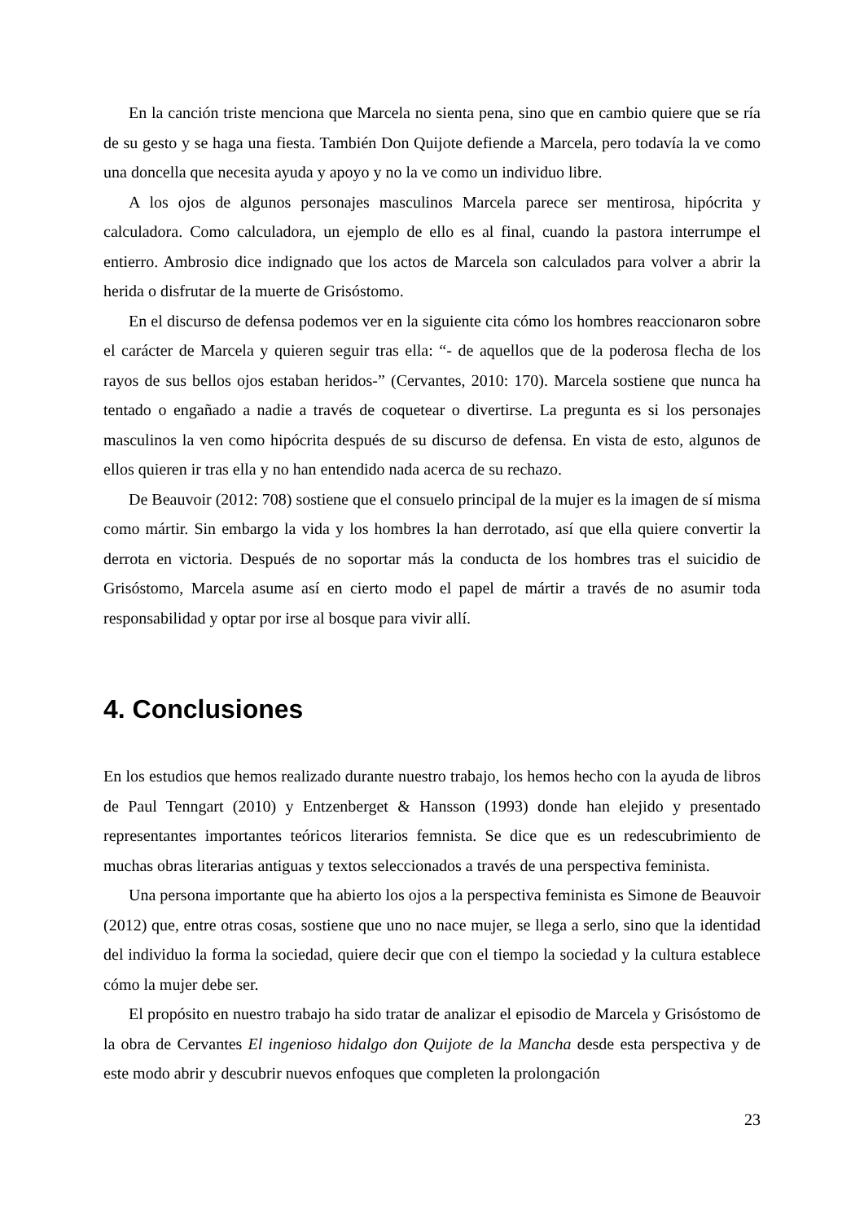En la canción triste menciona que Marcela no sienta pena, sino que en cambio quiere que se ría de su gesto y se haga una fiesta. También Don Quijote defiende a Marcela, pero todavía la ve como una doncella que necesita ayuda y apoyo y no la ve como un individuo libre.
A los ojos de algunos personajes masculinos Marcela parece ser mentirosa, hipócrita y calculadora. Como calculadora, un ejemplo de ello es al final, cuando la pastora interrumpe el entierro. Ambrosio dice indignado que los actos de Marcela son calculados para volver a abrir la herida o disfrutar de la muerte de Grisóstomo.
En el discurso de defensa podemos ver en la siguiente cita cómo los hombres reaccionaron sobre el carácter de Marcela y quieren seguir tras ella: “- de aquellos que de la poderosa flecha de los rayos de sus bellos ojos estaban heridos-” (Cervantes, 2010: 170). Marcela sostiene que nunca ha tentado o engañado a nadie a través de coquetear o divertirse. La pregunta es si los personajes masculinos la ven como hipócrita después de su discurso de defensa. En vista de esto, algunos de ellos quieren ir tras ella y no han entendido nada acerca de su rechazo.
De Beauvoir (2012: 708) sostiene que el consuelo principal de la mujer es la imagen de sí misma como mártir. Sin embargo la vida y los hombres la han derrotado, así que ella quiere convertir la derrota en victoria. Después de no soportar más la conducta de los hombres tras el suicidio de Grisóstomo, Marcela asume así en cierto modo el papel de mártir a través de no asumir toda responsabilidad y optar por irse al bosque para vivir allí.
4. Conclusiones
En los estudios que hemos realizado durante nuestro trabajo, los hemos hecho con la ayuda de libros de Paul Tenngart (2010) y Entzenberget & Hansson (1993) donde han elejido y presentado representantes importantes teóricos literarios femnista. Se dice que es un redescubrimiento de muchas obras literarias antiguas y textos seleccionados a través de una perspectiva feminista.
Una persona importante que ha abierto los ojos a la perspectiva feminista es Simone de Beauvoir (2012) que, entre otras cosas, sostiene que uno no nace mujer, se llega a serlo, sino que la identidad del individuo la forma la sociedad, quiere decir que con el tiempo la sociedad y la cultura establece cómo la mujer debe ser.
El propósito en nuestro trabajo ha sido tratar de analizar el episodio de Marcela y Grisóstomo de la obra de Cervantes El ingenioso hidalgo don Quijote de la Mancha desde esta perspectiva y de este modo abrir y descubrir nuevos enfoques que completen la prolongación
23